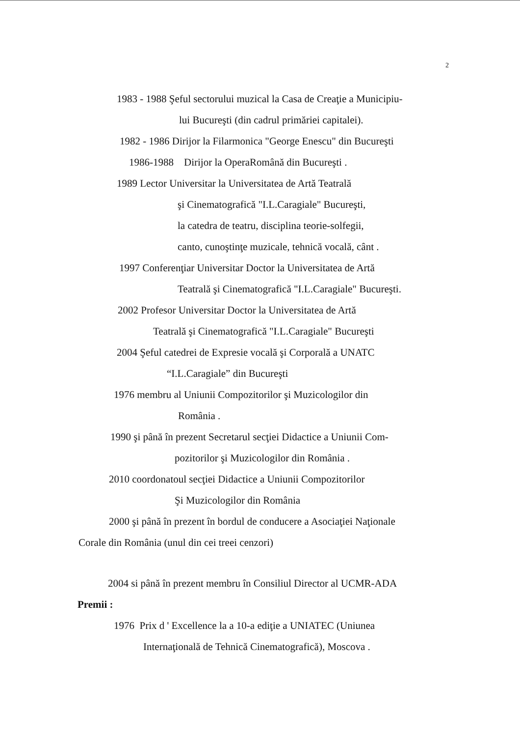2
1983 - 1988 Şeful sectorului muzical la Casa de Creaţie a Municipiu-
lui Bucureşti (din cadrul primăriei capitalei).
1982 - 1986 Dirijor la Filarmonica "George Enescu" din Bucureşti
1986-1988 Dirijor la OperaRomână din Bucureşti .
1989 Lector Universitar la Universitatea de Artă Teatrală
şi Cinematografică "I.L.Caragiale" Bucureşti,
la catedra de teatru, disciplina teorie-solfegii,
canto, cunoştinţe muzicale, tehnică vocală, cânt .
1997 Conferenţiar Universitar Doctor la Universitatea de Artă
Teatrală şi Cinematografică "I.L.Caragiale" Bucureşti.
2002 Profesor Universitar Doctor la Universitatea de Artă
Teatrală şi Cinematografică "I.L.Caragiale" Bucureşti
2004 Şeful catedrei de Expresie vocală şi Corporală a UNATC
“I.L.Caragiale” din Bucureşti
1976 membru al Uniunii Compozitorilor şi Muzicologilor din
România .
1990 şi până în prezent Secretarul secţiei Didactice a Uniunii Com-
pozitorilor şi Muzicologilor din România .
2010 coordonatoul secţiei Didactice a Uniunii Compozitorilor
Şi Muzicologilor din România
2000 şi până în prezent în bordul de conducere a Asociaţiei Naţionale
Corale din România (unul din cei treei cenzori)
2004 si până în prezent membru în Consiliul Director al UCMR-ADA
Premii :
1976 Prix d ' Excellence la a 10-a ediţie a UNIATEC (Uniunea
Internaţională de Tehnică Cinematografică), Moscova .